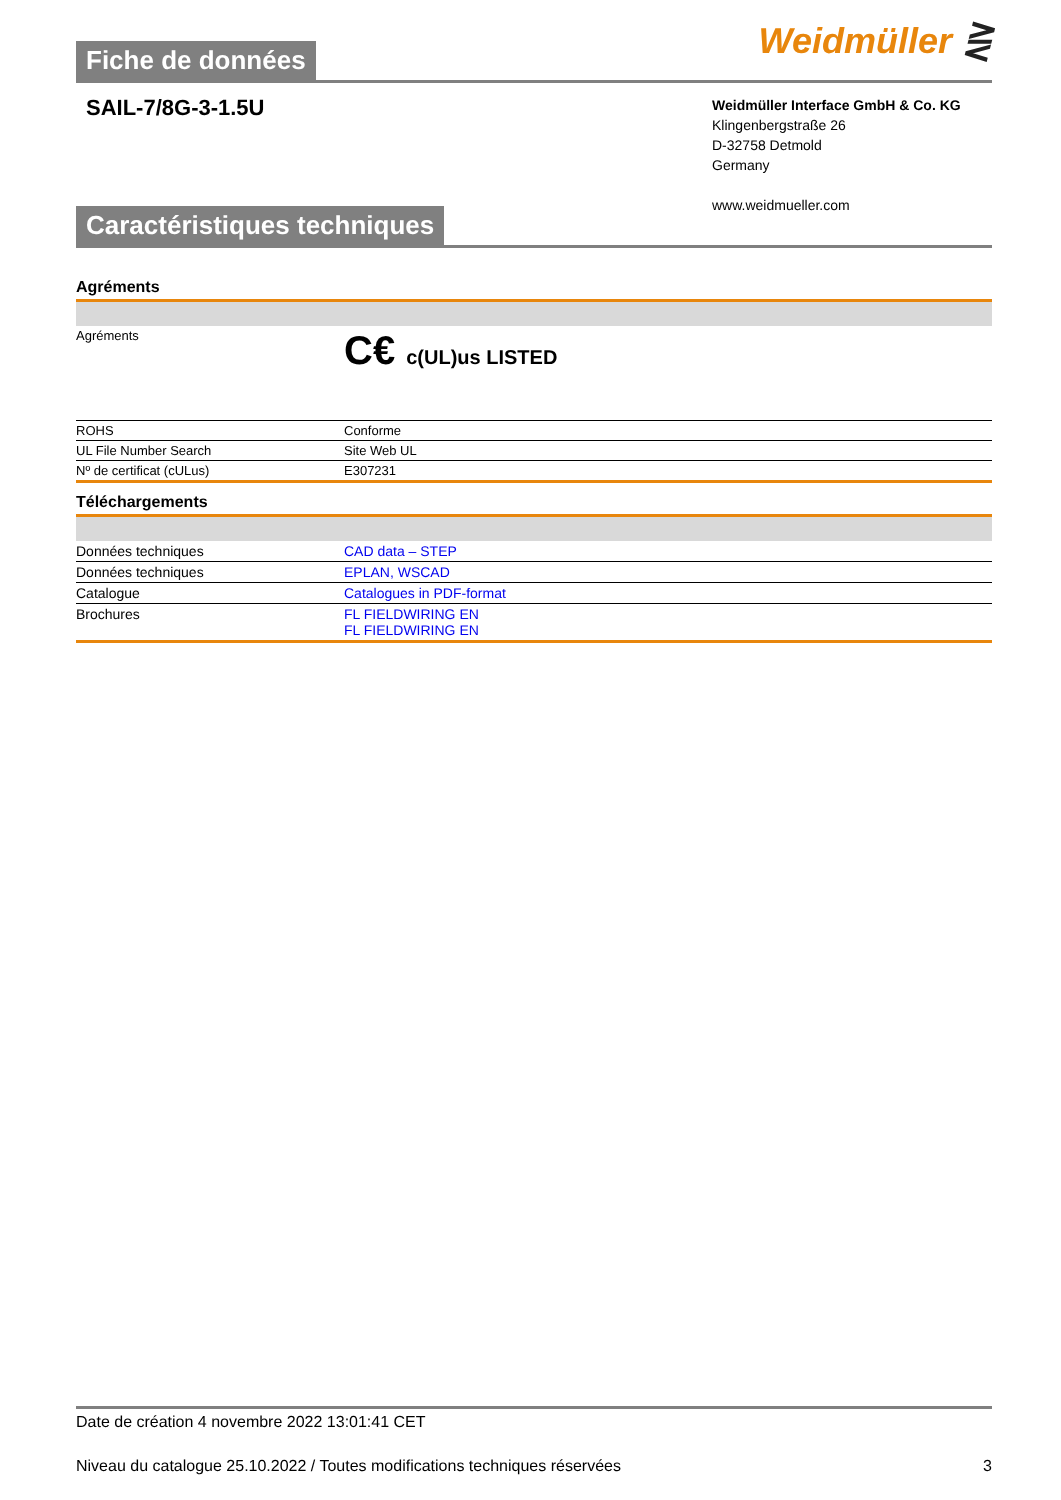Fiche de données
Weidmüller ⋛
SAIL-7/8G-3-1.5U
Weidmüller Interface GmbH & Co. KG
Klingenbergstraße 26
D-32758 Detmold
Germany
www.weidmueller.com
Caractéristiques techniques
Agréments
| Agréments | C€ c(UL)us LISTED |
| ROHS | Conforme |
| UL File Number Search | Site Web UL |
| Nº de certificat (cULus) | E307231 |
Téléchargements
| Données techniques | CAD data – STEP |
| Données techniques | EPLAN, WSCAD |
| Catalogue | Catalogues in PDF-format |
| Brochures | FL FIELDWIRING EN FL FIELDWIRING EN |
Date de création 4 novembre 2022 13:01:41 CET
Niveau du catalogue 25.10.2022 / Toutes modifications techniques réservées 3